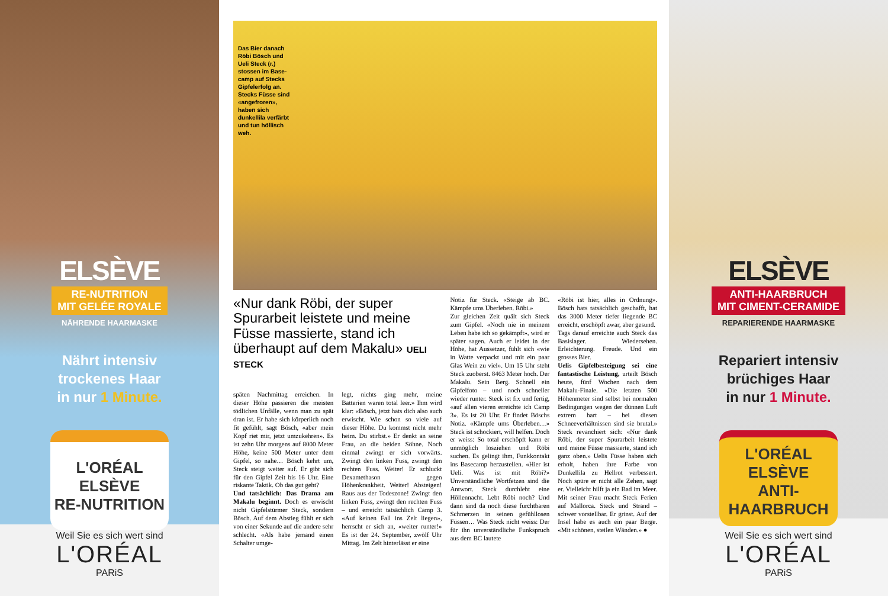ELSÈVE
RE-NUTRITION
MIT GELÉE ROYALE
NÄHRENDE HAARMASKE
Nährt intensiv
trockenes Haar
in nur 1 Minute.
L'ORÉAL ELSÈVE
RE-NUTRITION
Weil Sie es sich wert sind
L'ORÉAL
PARiS
Das Bier danach
Röbi Bösch und Ueli Steck (r.) stossen im Base­camp auf Stecks Gipfelerfolg an. Stecks Füsse sind «angefroren», haben sich dunkel­lila verfärbt und tun höllisch weh.
«Nur dank Röbi, der super Spurarbeit leistete und meine Füsse massierte, stand ich überhaupt auf dem Makalu» UELI STECK
späten Nachmittag erreichen. In dieser Höhe passieren die meisten tödlichen Unfälle, wenn man zu spät dran ist. Er habe sich körperlich noch fit gefühlt, sagt Bösch, «aber mein Kopf riet mir, jetzt umzukehren». Es ist zehn Uhr morgens auf 8000 Meter Höhe, keine 500 Meter unter dem Gipfel, so nahe… Bösch kehrt um, Steck steigt weiter auf. Er gibt sich für den Gipfel Zeit bis 16 Uhr. Eine riskante Taktik. Ob das gut geht?
Und tatsächlich: Das Drama am Makalu beginnt. Doch es erwischt nicht Gipfelstürmer Steck, sondern Bösch. Auf dem Abstieg fühlt er sich von einer Sekunde auf die andere sehr schlecht. «Als habe jemand einen Schalter umge-
legt, nichts ging mehr, meine Batterien waren total leer.» Ihm wird klar: «Bösch, jetzt hats dich also auch erwischt. Wie schon so viele auf dieser Höhe. Du kommst nicht mehr heim. Du stirbst.» Er denkt an seine Frau, an die beiden Söhne. Noch einmal zwingt er sich vorwärts. Zwingt den linken Fuss, zwingt den rechten Fuss. Weiter! Er schluckt Dexamethason gegen Höhenkrankheit. Weiter! Absteigen! Raus aus der Todeszone! Zwingt den linken Fuss, zwingt den rechten Fuss – und erreicht tatsächlich Camp 3. «Auf keinen Fall ins Zelt liegen», herrscht er sich an, «weiter runter!» Es ist der 24. September, zwölf Uhr Mittag. Im Zelt hinterlässt er eine
Notiz für Steck. «Steige ab BC. Kämpfe ums Überleben. Röbi.»
Zur gleichen Zeit quält sich Steck zum Gipfel. «Noch nie in meinem Leben habe ich so gekämpft», wird er später sagen. Auch er leidet in der Höhe, hat Aussetzer, fühlt sich «wie in Watte verpackt und mit ein paar Glas Wein zu viel». Um 15 Uhr steht Steck zuoberst. 8463 Meter hoch. Der Makalu. Sein Berg. Schnell ein Gipfelfoto – und noch schneller wieder runter. Steck ist fix und fertig, «auf allen vieren erreichte ich Camp 3». Es ist 20 Uhr. Er findet Böschs Notiz. «Kämpfe ums Überleben…» Steck ist schockiert, will helfen. Doch er weiss: So total erschöpft kann er unmöglich losziehen und Röbi suchen. Es gelingt ihm, Funkkontakt ins Basecamp herzustellen. «Hier ist Ueli. Was ist mit Röbi?» Unverständliche Wortfetzen sind die Antwort. Steck durchlebt eine Höllennacht. Lebt Röbi noch? Und dann sind da noch diese furchtbaren Schmerzen in seinen gefühllosen Füssen… Was Steck nicht weiss: Der für ihn unverständliche Funkspruch aus dem BC lautete
«Röbi ist hier, alles in Ordnung». Bösch hats tatsächlich geschafft, hat das 3000 Meter tiefer liegende BC erreicht, erschöpft zwar, aber gesund.
Tags darauf erreichte auch Steck das Basislager. Wiedersehen. Erleichterung. Freude. Und ein grosses Bier.
Uelis Gipfelbesteigung sei eine fantastische Leistung, urteilt Bösch heute, fünf Wochen nach dem Makalu-Finale. «Die letzten 500 Höhenmeter sind selbst bei normalen Bedingungen wegen der dünnen Luft extrem hart – bei diesen Schneeverhältnissen sind sie brutal.» Steck revanchiert sich: «Nur dank Röbi, der super Spurarbeit leistete und meine Füsse massierte, stand ich ganz oben.» Uelis Füsse haben sich erholt, haben ihre Farbe von Dunkellila zu Hellrot verbessert. Noch spüre er nicht alle Zehen, sagt er. Vielleicht hilft ja ein Bad im Meer. Mit seiner Frau macht Steck Ferien auf Mallorca. Steck und Strand – schwer vorstellbar. Er grinst. Auf der Insel habe es auch ein paar Berge. «Mit schönen, steilen Wänden.» ●
ELSÈVE
ANTI-HAARBRUCH
MIT CIMENT-CERAMIDE
REPARIERENDE HAARMASKE
Repariert intensiv
brüchiges Haar
in nur 1 Minute.
L'ORÉAL ELSÈVE
ANTI-HAARBRUCH
Weil Sie es sich wert sind
L'ORÉAL
PARiS